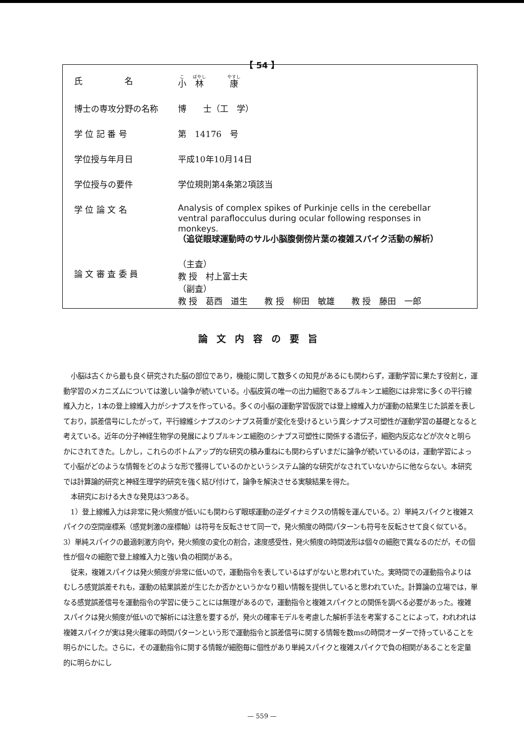【 54 】
| 氏 名 | 小 林 康 |
| 博士の専攻分野の名称 | 博 士（工 学） |
| 学 位 記 番 号 | 第 14176 号 |
| 学位授与年月日 | 平成10年10月14日 |
| 学位授与の要件 | 学位規則第4条第2項該当 |
| 学 位 論 文 名 | Analysis of complex spikes of Purkinje cells in the cerebellar ventral paraflocculus during ocular following responses in monkeys. （追従眼球運動時のサル小脳腹側傍片葉の複雑スパイク活動の解析） |
| 論 文 審 査 委 員 | （主査） 教 授 村上富士夫 （副査） 教 授 葛西 道生 教 授 柳田 敏雄 教 授 藤田 一郎 |
論文内容の要旨
小脳は古くから最も良く研究された脳の部位であり，機能に関して数多くの知見があるにも関わらず，運動学習に果たす役割と，運動学習のメカニズムについては激しい論争が続いている。小脳皮質の唯一の出力細胞であるプルキンエ細胞には非常に多くの平行線維入力と，1本の登上線維入力がシナプスを作っている。多くの小脳の運動学習仮説では登上線維入力が運動の結果生じた誤差を表しており，誤差信号にしたがって，平行線維シナプスのシナプス荷重が変化を受けるという異シナプス可塑性が運動学習の基礎となると考えている。近年の分子神経生物学の発展によりプルキンエ細胞のシナプス可塑性に関係する遺伝子，細胞内反応などが次々と明らかにされてきた。しかし，これらのボトムアップ的な研究の積み重ねにも関わらずいまだに論争が続いているのは，運動学習によって小脳がどのような情報をどのような形で獲得しているのかというシステム論的な研究がなされていないからに他ならない。本研究では計算論的研究と神経生理学的研究を強く結び付けて，論争を解決させる実験結果を得た。
本研究における大きな発見は3つある。
1）登上線維入力は非常に発火頻度が低いにも関わらず眼球運動の逆ダイナミクスの情報を運んでいる。2）単純スパイクと複雑スパイクの空間座標系（感覚刺激の座標軸）は符号を反転させて同一で，発火頻度の時間パターンも符号を反転させて良く似ている。3）単純スパイクの最適刺激方向や，発火頻度の変化の割合，速度感受性，発火頻度の時間波形は個々の細胞で異なるのだが，その個性が個々の細胞で登上線維入力と強い負の相関がある。
従来，複雑スパイクは発火頻度が非常に低いので，運動指令を表しているはずがないと思われていた。実時間での運動指令よりはむしろ感覚誤差それも，運動の結果誤差が生じたか否かというかなり粗い情報を提供していると思われていた。計算論の立場では，単なる感覚誤差信号を運動指令の学習に使うことには無理があるので，運動指令と複雑スパイクとの関係を調べる必要があった。複雑スパイクは発火頻度が低いので解析には注意を要するが，発火の確率モデルを考慮した解析手法を考案することによって，われわれは複雑スパイクが実は発火確率の時間パターンという形で運動指令と誤差信号に関する情報を数msの時間オーダーで持っていることを明らかにした。さらに，その運動指令に関する情報が細胞毎に個性があり単純スパイクと複雑スパイクで負の相関があることを定量的に明らかにし
— 559 —